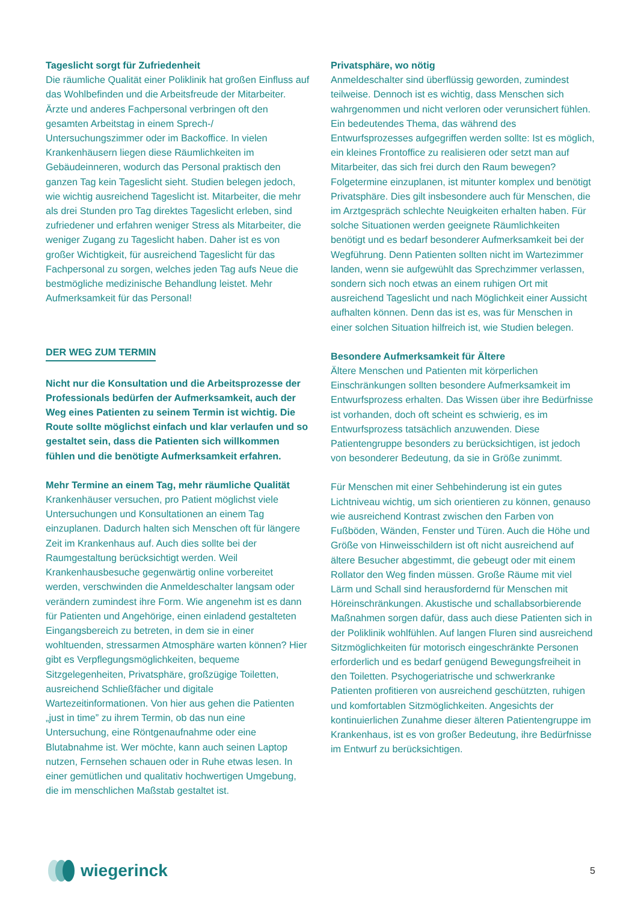Tageslicht sorgt für Zufriedenheit
Die räumliche Qualität einer Poliklinik hat großen Einfluss auf das Wohlbefinden und die Arbeitsfreude der Mitarbeiter. Ärzte und anderes Fachpersonal verbringen oft den gesamten Arbeitstag in einem Sprech-/ Untersuchungszimmer oder im Backoffice. In vielen Krankenhäusern liegen diese Räumlichkeiten im Gebäudeinneren, wodurch das Personal praktisch den ganzen Tag kein Tageslicht sieht. Studien belegen jedoch, wie wichtig ausreichend Tageslicht ist. Mitarbeiter, die mehr als drei Stunden pro Tag direktes Tageslicht erleben, sind zufriedener und erfahren weniger Stress als Mitarbeiter, die weniger Zugang zu Tageslicht haben. Daher ist es von großer Wichtigkeit, für ausreichend Tageslicht für das Fachpersonal zu sorgen, welches jeden Tag aufs Neue die bestmögliche medizinische Behandlung leistet. Mehr Aufmerksamkeit für das Personal!
DER WEG ZUM TERMIN
Nicht nur die Konsultation und die Arbeitsprozesse der Professionals bedürfen der Aufmerksamkeit, auch der Weg eines Patienten zu seinem Termin ist wichtig. Die Route sollte möglichst einfach und klar verlaufen und so gestaltet sein, dass die Patienten sich willkommen fühlen und die benötigte Aufmerksamkeit erfahren.
Mehr Termine an einem Tag, mehr räumliche Qualität
Krankenhäuser versuchen, pro Patient möglichst viele Untersuchungen und Konsultationen an einem Tag einzuplanen. Dadurch halten sich Menschen oft für längere Zeit im Krankenhaus auf. Auch dies sollte bei der Raumgestaltung berücksichtigt werden. Weil Krankenhausbesuche gegenwärtig online vorbereitet werden, verschwinden die Anmeldeschalter langsam oder verändern zumindest ihre Form. Wie angenehm ist es dann für Patienten und Angehörige, einen einladend gestalteten Eingangsbereich zu betreten, in dem sie in einer wohltuenden, stressarmen Atmosphäre warten können? Hier gibt es Verpflegungsmöglichkeiten, bequeme Sitzgelegenheiten, Privatsphäre, großzügige Toiletten, ausreichend Schließfächer und digitale Wartezeitinformationen. Von hier aus gehen die Patienten „just in time” zu ihrem Termin, ob das nun eine Untersuchung, eine Röntgenaufnahme oder eine Blutabnahme ist. Wer möchte, kann auch seinen Laptop nutzen, Fernsehen schauen oder in Ruhe etwas lesen. In einer gemütlichen und qualitativ hochwertigen Umgebung, die im menschlichen Maßstab gestaltet ist.
Privatsphäre, wo nötig
Anmeldeschalter sind überflüssig geworden, zumindest teilweise. Dennoch ist es wichtig, dass Menschen sich wahrgenommen und nicht verloren oder verunsichert fühlen. Ein bedeutendes Thema, das während des Entwurfsprozesses aufgegriffen werden sollte: Ist es möglich, ein kleines Frontoffice zu realisieren oder setzt man auf Mitarbeiter, das sich frei durch den Raum bewegen? Folgetermine einzuplanen, ist mitunter komplex und benötigt Privatsphäre. Dies gilt insbesondere auch für Menschen, die im Arztgespräch schlechte Neuigkeiten erhalten haben. Für solche Situationen werden geeignete Räumlichkeiten benötigt und es bedarf besonderer Aufmerksamkeit bei der Wegführung. Denn Patienten sollten nicht im Wartezimmer landen, wenn sie aufgewühlt das Sprechzimmer verlassen, sondern sich noch etwas an einem ruhigen Ort mit ausreichend Tageslicht und nach Möglichkeit einer Aussicht aufhalten können. Denn das ist es, was für Menschen in einer solchen Situation hilfreich ist, wie Studien belegen.
Besondere Aufmerksamkeit für Ältere
Ältere Menschen und Patienten mit körperlichen Einschränkungen sollten besondere Aufmerksamkeit im Entwurfsprozess erhalten. Das Wissen über ihre Bedürfnisse ist vorhanden, doch oft scheint es schwierig, es im Entwurfsprozess tatsächlich anzuwenden. Diese Patientengruppe besonders zu berücksichtigen, ist jedoch von besonderer Bedeutung, da sie in Größe zunimmt.
Für Menschen mit einer Sehbehinderung ist ein gutes Lichtniveau wichtig, um sich orientieren zu können, genauso wie ausreichend Kontrast zwischen den Farben von Fußböden, Wänden, Fenster und Türen. Auch die Höhe und Größe von Hinweisschildern ist oft nicht ausreichend auf ältere Besucher abgestimmt, die gebeugt oder mit einem Rollator den Weg finden müssen. Große Räume mit viel Lärm und Schall sind herausfordernd für Menschen mit Höreinschränkungen. Akustische und schallabsorbierende Maßnahmen sorgen dafür, dass auch diese Patienten sich in der Poliklinik wohlfühlen. Auf langen Fluren sind ausreichend Sitzmöglichkeiten für motorisch eingeschränkte Personen erforderlich und es bedarf genügend Bewegungsfreiheit in den Toiletten. Psychogeriatrische und schwerkranke Patienten profitieren von ausreichend geschützten, ruhigen und komfortablen Sitzmöglichkeiten. Angesichts der kontinuierlichen Zunahme dieser älteren Patientengruppe im Krankenhaus, ist es von großer Bedeutung, ihre Bedürfnisse im Entwurf zu berücksichtigen.
wiegerinck
5